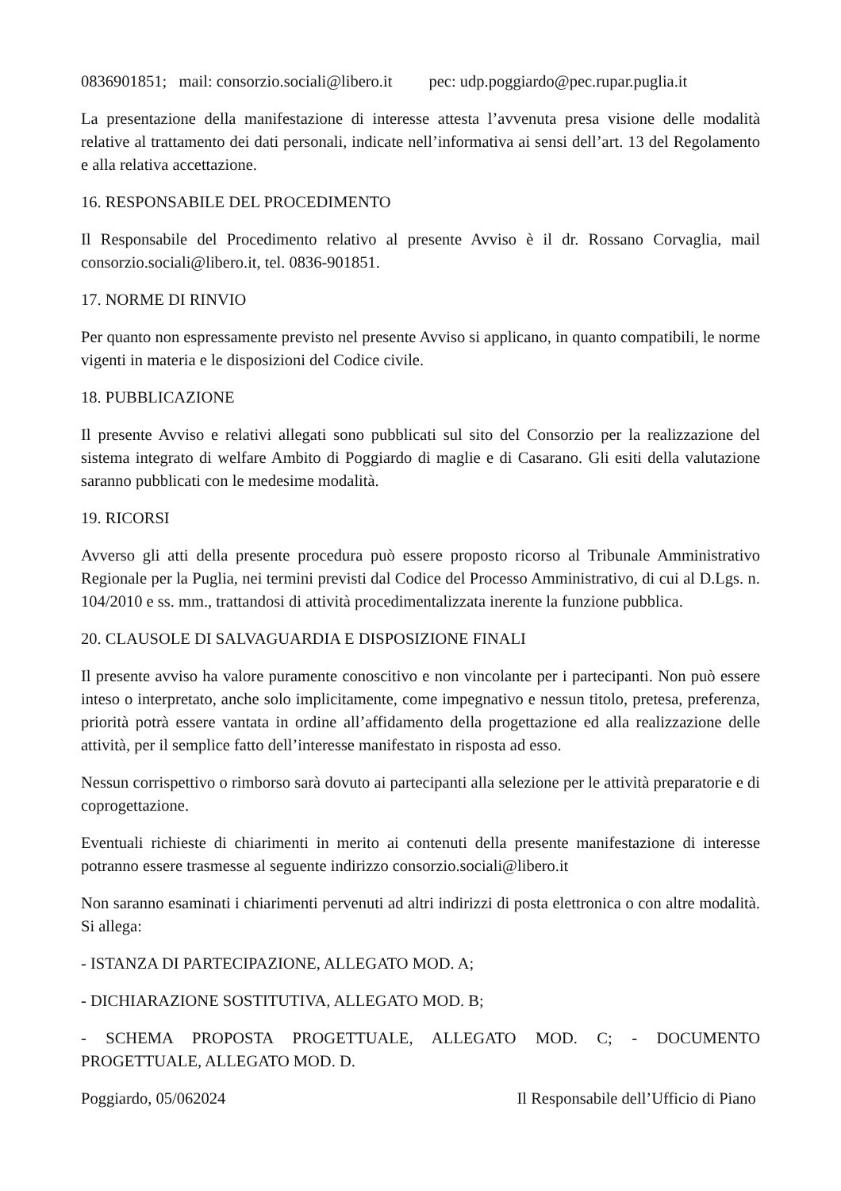0836901851; mail: consorzio.sociali@libero.it pec: udp.poggiardo@pec.rupar.puglia.it
La presentazione della manifestazione di interesse attesta l’avvenuta presa visione delle modalità relative al trattamento dei dati personali, indicate nell’informativa ai sensi dell’art. 13 del Regolamento e alla relativa accettazione.
16. RESPONSABILE DEL PROCEDIMENTO
Il Responsabile del Procedimento relativo al presente Avviso è il dr. Rossano Corvaglia, mail consorzio.sociali@libero.it, tel. 0836-901851.
17. NORME DI RINVIO
Per quanto non espressamente previsto nel presente Avviso si applicano, in quanto compatibili, le norme vigenti in materia e le disposizioni del Codice civile.
18. PUBBLICAZIONE
Il presente Avviso e relativi allegati sono pubblicati sul sito del Consorzio per la realizzazione del sistema integrato di welfare Ambito di Poggiardo di maglie e di Casarano. Gli esiti della valutazione saranno pubblicati con le medesime modalità.
19. RICORSI
Avverso gli atti della presente procedura può essere proposto ricorso al Tribunale Amministrativo Regionale per la Puglia, nei termini previsti dal Codice del Processo Amministrativo, di cui al D.Lgs. n. 104/2010 e ss. mm., trattandosi di attività procedimentalizzata inerente la funzione pubblica.
20. CLAUSOLE DI SALVAGUARDIA E DISPOSIZIONE FINALI
Il presente avviso ha valore puramente conoscitivo e non vincolante per i partecipanti. Non può essere inteso o interpretato, anche solo implicitamente, come impegnativo e nessun titolo, pretesa, preferenza, priorità potrà essere vantata in ordine all’affidamento della progettazione ed alla realizzazione delle attività, per il semplice fatto dell’interesse manifestato in risposta ad esso.
Nessun corrispettivo o rimborso sarà dovuto ai partecipanti alla selezione per le attività preparatorie e di coprogettazione.
Eventuali richieste di chiarimenti in merito ai contenuti della presente manifestazione di interesse potranno essere trasmesse al seguente indirizzo consorzio.sociali@libero.it
Non saranno esaminati i chiarimenti pervenuti ad altri indirizzi di posta elettronica o con altre modalità. Si allega:
- ISTANZA DI PARTECIPAZIONE, ALLEGATO MOD. A;
- DICHIARAZIONE SOSTITUTIVA, ALLEGATO MOD. B;
- SCHEMA PROPOSTA PROGETTUALE, ALLEGATO MOD. C; - DOCUMENTO PROGETTUALE, ALLEGATO MOD. D.
Poggiardo, 05/062024 Il Responsabile dell’Ufficio di Piano